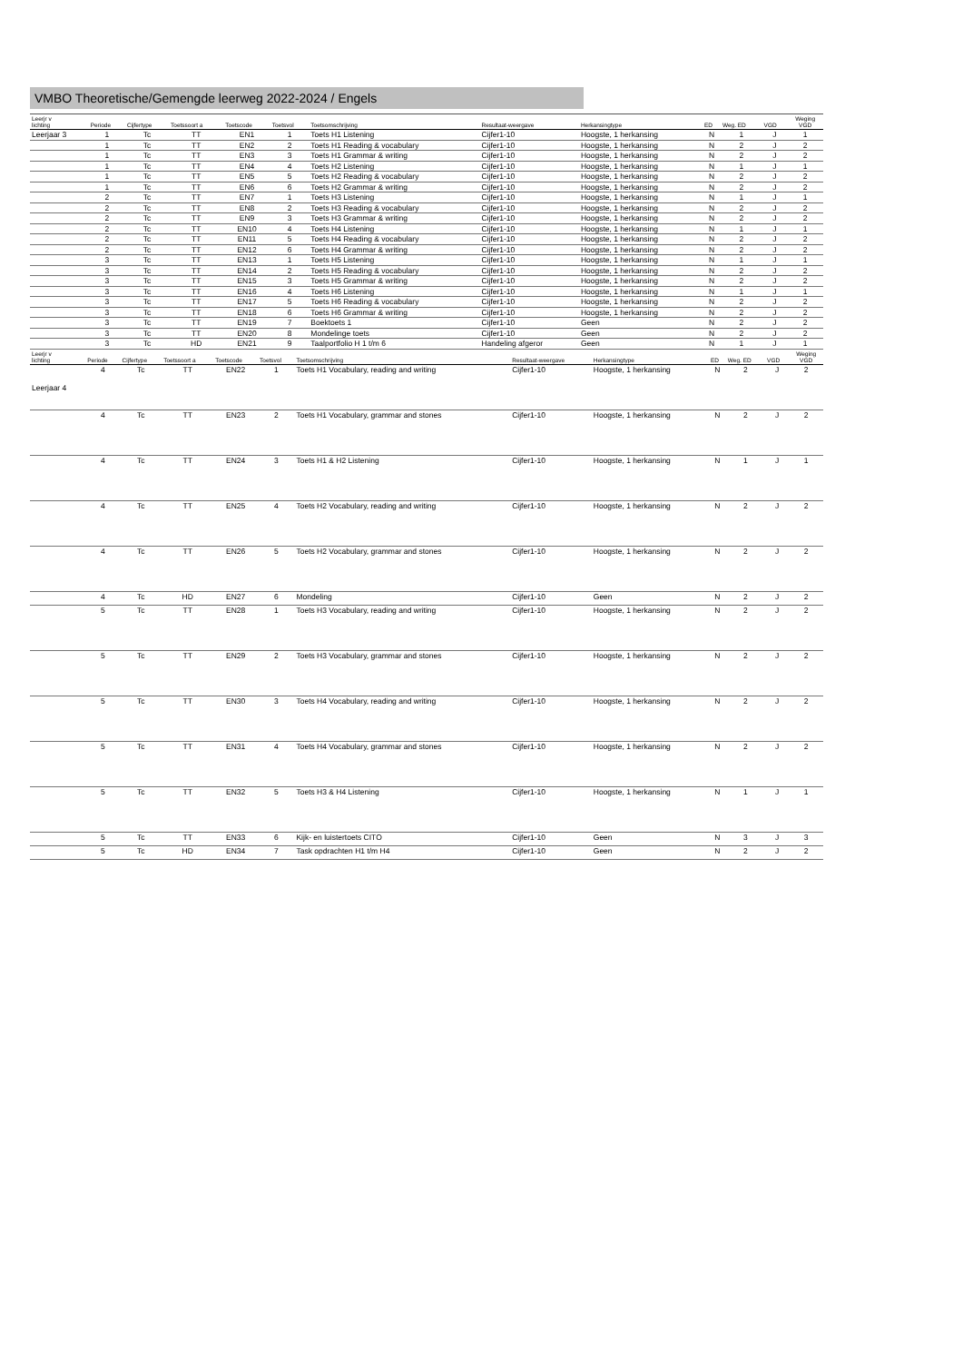VMBO Theoretische/Gemengde leerweg 2022-2024 / Engels
| Leerjr v lichting | Periode | Cijfertype | Toetssoort a | Toetscode | Toetsvol | Toetsomschrijving | Resultaat-weergave | Herkansingtype | ED | Weg. ED | VGD | Weging VGD |
| --- | --- | --- | --- | --- | --- | --- | --- | --- | --- | --- | --- | --- |
| Leerjaar 3 | 1 | Tc | TT | EN1 | 1 | Toets H1 Listening | Cijfer1-10 | Hoogste, 1 herkansing | N | 1 | J | 1 |
| | 1 | Tc | TT | EN2 | 2 | Toets H1 Reading & vocabulary | Cijfer1-10 | Hoogste, 1 herkansing | N | 2 | J | 2 |
| | 1 | Tc | TT | EN3 | 3 | Toets H1 Grammar & writing | Cijfer1-10 | Hoogste, 1 herkansing | N | 2 | J | 2 |
| | 1 | Tc | TT | EN4 | 4 | Toets H2 Listening | Cijfer1-10 | Hoogste, 1 herkansing | N | 1 | J | 1 |
| | 1 | Tc | TT | EN5 | 5 | Toets H2 Reading & vocabulary | Cijfer1-10 | Hoogste, 1 herkansing | N | 2 | J | 2 |
| | 1 | Tc | TT | EN6 | 6 | Toets H2 Grammar & writing | Cijfer1-10 | Hoogste, 1 herkansing | N | 2 | J | 2 |
| | 2 | Tc | TT | EN7 | 1 | Toets H3 Listening | Cijfer1-10 | Hoogste, 1 herkansing | N | 1 | J | 1 |
| | 2 | Tc | TT | EN8 | 2 | Toets H3 Reading & vocabulary | Cijfer1-10 | Hoogste, 1 herkansing | N | 2 | J | 2 |
| | 2 | Tc | TT | EN9 | 3 | Toets H3 Grammar & writing | Cijfer1-10 | Hoogste, 1 herkansing | N | 2 | J | 2 |
| | 2 | Tc | TT | EN10 | 4 | Toets H4 Listening | Cijfer1-10 | Hoogste, 1 herkansing | N | 1 | J | 1 |
| | 2 | Tc | TT | EN11 | 5 | Toets H4 Reading & vocabulary | Cijfer1-10 | Hoogste, 1 herkansing | N | 2 | J | 2 |
| | 2 | Tc | TT | EN12 | 6 | Toets H4 Grammar & writing | Cijfer1-10 | Hoogste, 1 herkansing | N | 2 | J | 2 |
| | 3 | Tc | TT | EN13 | 1 | Toets H5 Listening | Cijfer1-10 | Hoogste, 1 herkansing | N | 1 | J | 1 |
| | 3 | Tc | TT | EN14 | 2 | Toets H5 Reading & vocabulary | Cijfer1-10 | Hoogste, 1 herkansing | N | 2 | J | 2 |
| | 3 | Tc | TT | EN15 | 3 | Toets H5 Grammar & writing | Cijfer1-10 | Hoogste, 1 herkansing | N | 2 | J | 2 |
| | 3 | Tc | TT | EN16 | 4 | Toets H6 Listening | Cijfer1-10 | Hoogste, 1 herkansing | N | 1 | J | 1 |
| | 3 | Tc | TT | EN17 | 5 | Toets H6 Reading & vocabulary | Cijfer1-10 | Hoogste, 1 herkansing | N | 2 | J | 2 |
| | 3 | Tc | TT | EN18 | 6 | Toets H6 Grammar & writing | Cijfer1-10 | Hoogste, 1 herkansing | N | 2 | J | 2 |
| | 3 | Tc | TT | EN19 | 7 | Boektoets 1 | Cijfer1-10 | Geen | N | 2 | J | 2 |
| | 3 | Tc | TT | EN20 | 8 | Mondelinge toets | Cijfer1-10 | Geen | N | 2 | J | 2 |
| | 3 | Tc | HD | EN21 | 9 | Taalportfolio H 1 t/m 6 | Handeling afgeror | Geen | N | 1 | J | 1 |
| Leerjr v lichting | Periode | Cijfertype | Toetssoort a | Toetscode | Toetsvol | Toetsomschrijving | Resultaat-weergave | Herkansingtype | ED | Weg. ED | VGD | Weging VGD |
| --- | --- | --- | --- | --- | --- | --- | --- | --- | --- | --- | --- | --- |
| Leerjaar 4 | 4 | Tc | TT | EN22 | 1 | Toets H1 Vocabulary, reading and writing | Cijfer1-10 | Hoogste, 1 herkansing | N | 2 | J | 2 |
| | 4 | Tc | TT | EN23 | 2 | Toets H1 Vocabulary, grammar and stones | Cijfer1-10 | Hoogste, 1 herkansing | N | 2 | J | 2 |
| | 4 | Tc | TT | EN24 | 3 | Toets H1 & H2 Listening | Cijfer1-10 | Hoogste, 1 herkansing | N | 1 | J | 1 |
| | 4 | Tc | TT | EN25 | 4 | Toets H2 Vocabulary, reading and writing | Cijfer1-10 | Hoogste, 1 herkansing | N | 2 | J | 2 |
| | 4 | Tc | TT | EN26 | 5 | Toets H2 Vocabulary, grammar and stones | Cijfer1-10 | Hoogste, 1 herkansing | N | 2 | J | 2 |
| | 4 | Tc | HD | EN27 | 6 | Mondeling | Cijfer1-10 | Geen | N | 2 | J | 2 |
| | 5 | Tc | TT | EN28 | 1 | Toets H3 Vocabulary, reading and writing | Cijfer1-10 | Hoogste, 1 herkansing | N | 2 | J | 2 |
| | 5 | Tc | TT | EN29 | 2 | Toets H3 Vocabulary, grammar and stones | Cijfer1-10 | Hoogste, 1 herkansing | N | 2 | J | 2 |
| | 5 | Tc | TT | EN30 | 3 | Toets H4 Vocabulary, reading and writing | Cijfer1-10 | Hoogste, 1 herkansing | N | 2 | J | 2 |
| | 5 | Tc | TT | EN31 | 4 | Toets H4 Vocabulary, grammar and stones | Cijfer1-10 | Hoogste, 1 herkansing | N | 2 | J | 2 |
| | 5 | Tc | TT | EN32 | 5 | Toets H3 & H4 Listening | Cijfer1-10 | Hoogste, 1 herkansing | N | 1 | J | 1 |
| | 5 | Tc | TT | EN33 | 6 | Kijk- en luistertoets CITO | Cijfer1-10 | Geen | N | 3 | J | 3 |
| | 5 | Tc | HD | EN34 | 7 | Task opdrachten H1 t/m H4 | Cijfer1-10 | Geen | N | 2 | J | 2 |